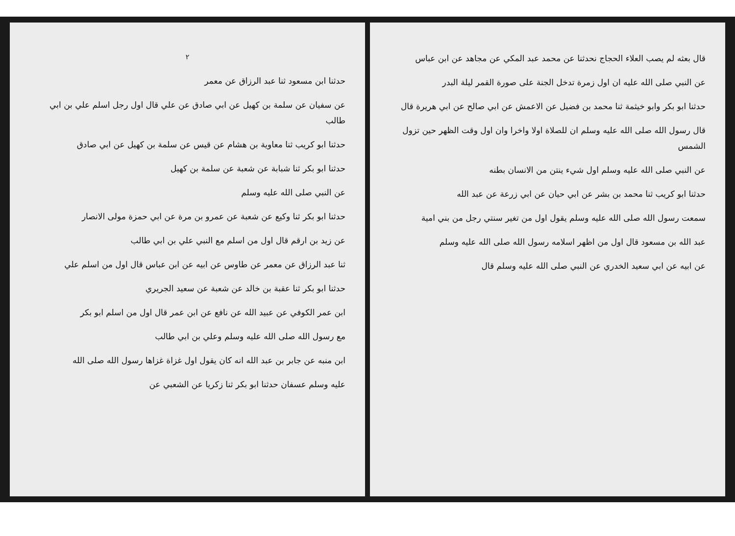قال بعثه لم يصب العلاء الحجاج نحدثنا عن محمد عبد المكي عن مجاهد عن ابن عباس
عن النبي صلى الله عليه ان اول زمرة تدخل الجنة على صورة القمر ليلة البدر
حدثنا ابو بكر وابو خيثمة ثنا محمد بن فضيل عن الاعمش عن ابي صالح عن ابي هريرة قال
قال رسول الله صلى الله عليه وسلم ان للصلاة اولا واخرا وان اول وقت الظهر حين تزول الشمس
عن النبي صلى الله عليه وسلم اول شيء ينتن من الانسان بطنه
حدثنا ابو كريب ثنا محمد بن بشر عن ابي حيان عن ابي زرعة عن عبد الله
سمعت رسول الله صلى الله عليه وسلم يقول اول من تغير سنتي رجل من بني امية
عبد الله بن مسعود قال اول من اظهر اسلامه رسول الله صلى الله عليه وسلم
عن ابيه عن ابي سعيد الخدري عن النبي صلى الله عليه وسلم قال
٢
حدثنا ابن مسعود ثنا عبد الرزاق عن معمر
عن سفيان عن سلمة بن كهيل عن ابي صادق عن علي قال اول رجل اسلم علي بن ابي طالب
حدثنا ابو كريب ثنا معاوية بن هشام عن قيس عن سلمة بن كهيل عن ابي صادق
حدثنا ابو بكر ثنا شبابة عن شعبة عن سلمة بن كهيل
عن النبي صلى الله عليه وسلم
حدثنا ابو بكر ثنا وكيع عن شعبة عن عمرو بن مرة عن ابي حمزة مولى الانصار
عن زيد بن ارقم قال اول من اسلم مع النبي علي بن ابي طالب
ثنا عبد الرزاق عن معمر عن طاوس عن ابيه عن ابن عباس قال اول من اسلم علي
حدثنا ابو بكر ثنا عقبة بن خالد عن شعبة عن سعيد الجريري
ابن عمر الكوفي عن عبيد الله عن نافع عن ابن عمر قال اول من اسلم ابو بكر
مع رسول الله صلى الله عليه وسلم وعلي بن ابي طالب
ابن منبه عن جابر بن عبد الله انه كان يقول اول غزاة غزاها رسول الله صلى الله
عليه وسلم عسفان حدثنا ابو بكر ثنا زكريا عن الشعبي عن